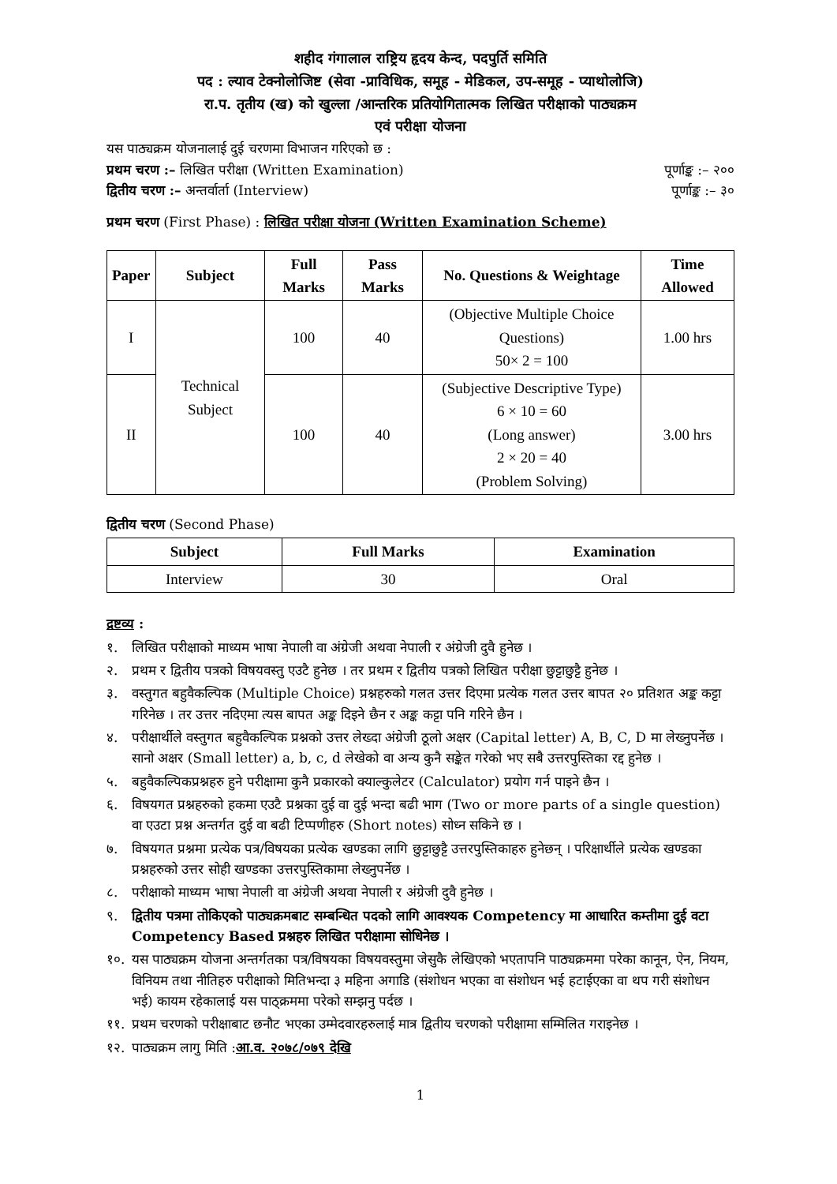शहीद गंगालाल राष्ट्रिय हृदय केन्द, पदपुर्ति समिति
पद : ल्याव टेक्नोलोजिष्ट (सेवा -प्राविधिक, समूह - मेडिकल, उप-समूह - प्याथोलोजि)
रा.प. तृतीय (ख) को खुल्ला /आन्तरिक प्रतियोगितात्मक लिखित परीक्षाको पाठ्यक्रम
एवं परीक्षा योजना
यस पाठ्यक्रम योजनालाई दुई चरणमा विभाजन गरिएको छ :
प्रथम चरण :– लिखित परीक्षा (Written Examination) पूर्णाङ्क :– २००
द्वितीय चरण :– अन्तर्वार्ता (Interview) पूर्णाङ्क :– ३०
प्रथम चरण (First Phase) : लिखित परीक्षा योजना (Written Examination Scheme)
| Paper | Subject | Full Marks | Pass Marks | No. Questions & Weightage | Time Allowed |
| --- | --- | --- | --- | --- | --- |
| I | Technical Subject | 100 | 40 | (Objective Multiple Choice Questions) 50× 2 = 100 | 1.00 hrs |
| II | | 100 | 40 | (Subjective Descriptive Type) 6 × 10 = 60 (Long answer) 2 × 20 = 40 (Problem Solving) | 3.00 hrs |
द्वितीय चरण (Second Phase)
| Subject | Full Marks | Examination |
| --- | --- | --- |
| Interview | 30 | Oral |
द्रष्टव्य :
१. लिखित परीक्षाको माध्यम भाषा नेपाली वा अंग्रेजी अथवा नेपाली र अंग्रेजी दुवै हुनेछ ।
२. प्रथम र द्वितीय पत्रको विषयवस्तु एउटै हुनेछ । तर प्रथम र द्वितीय पत्रको लिखित परीक्षा छुट्टाछुट्टै हुनेछ ।
३. वस्तुगत बहुवैकल्पिक (Multiple Choice) प्रश्नहरुको गलत उत्तर दिएमा प्रत्येक गलत उत्तर बापत २० प्रतिशत अङ्क कट्टा गरिनेछ । तर उत्तर नदिएमा त्यस बापत अङ्क दिइने छैन र अङ्क कट्टा पनि गरिने छैन ।
४. परीक्षार्थीले वस्तुगत बहुवैकल्पिक प्रश्नको उत्तर लेख्दा अंग्रेजी ठूलो अक्षर (Capital letter) A, B, C, D मा लेख्नुपर्नेछ । सानो अक्षर (Small letter) a, b, c, d लेखेको वा अन्य कुनै सङ्केत गरेको भए सबै उत्तरपुस्तिका रद्द हुनेछ ।
५. बहुवैकल्पिकप्रश्नहरु हुने परीक्षामा कुनै प्रकारको क्याल्कुलेटर (Calculator) प्रयोग गर्न पाइने छैन ।
६. विषयगत प्रश्नहरुको हकमा एउटै प्रश्नका दुई वा दुई भन्दा बढी भाग (Two or more parts of a single question) वा एउटा प्रश्न अन्तर्गत दुई वा बढी टिप्पणीहरु (Short notes) सोध्न सकिने छ ।
७. विषयगत प्रश्नमा प्रत्येक पत्र/विषयका प्रत्येक खण्डका लागि छुट्टाछुट्टै उत्तरपुस्तिकाहरु हुनेछन् । परिक्षार्थीले प्रत्येक खण्डका प्रश्नहरुको उत्तर सोही खण्डका उत्तरपुस्तिकामा लेख्नुपर्नेछ ।
८. परीक्षाको माध्यम भाषा नेपाली वा अंग्रेजी अथवा नेपाली र अंग्रेजी दुवै हुनेछ ।
९. द्वितीय पत्रमा तोकिएको पाठ्यक्रमबाट सम्बन्धित पदको लागि आवश्यक Competency मा आधारित कम्तीमा दुई वटा Competency Based प्रश्नहरु लिखित परीक्षामा सोधिनेछ ।
१०. यस पाठ्यक्रम योजना अन्तर्गतका पत्र/विषयका विषयवस्तुमा जेसुकै लेखिएको भएतापनि पाठ्यक्रममा परेका कानून, ऐन, नियम, विनियम तथा नीतिहरु परीक्षाको मितिभन्दा ३ महिना अगाडि (संशोधन भएका वा संशोधन भई हटाईएका वा थप गरी संशोधन भई) कायम रहेकालाई यस पाठ्क्रममा परेको सम्झनु पर्दछ ।
११. प्रथम चरणको परीक्षाबाट छनौट भएका उम्मेदवारहरुलाई मात्र द्वितीय चरणको परीक्षामा सम्मिलित गराइनेछ ।
१२. पाठ्यक्रम लागु मिति :आ.व. २०७८/०७९ देखि
1